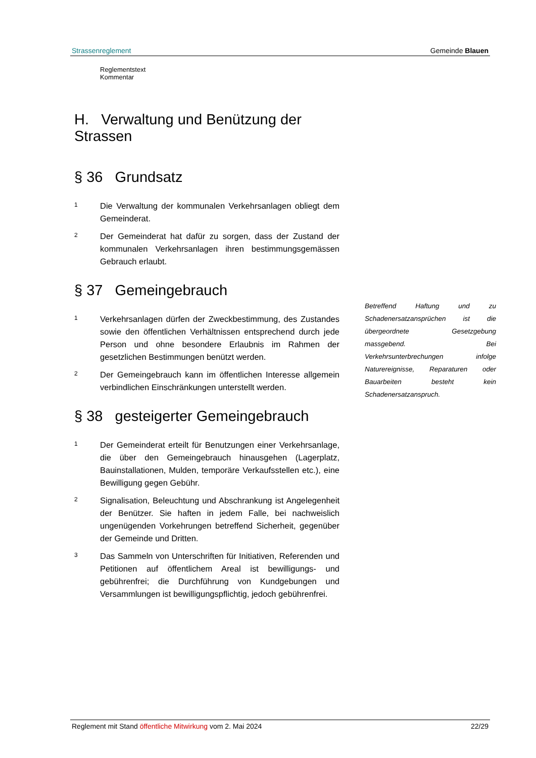Strassenreglement Gemeinde Blauen
Reglementstext Kommentar
H. Verwaltung und Benützung der Strassen
§ 36 Grundsatz
1 Die Verwaltung der kommunalen Verkehrsanlagen obliegt dem Gemeinderat.
2 Der Gemeinderat hat dafür zu sorgen, dass der Zustand der kommunalen Verkehrsanlagen ihren bestimmungsgemässen Gebrauch erlaubt.
§ 37 Gemeingebrauch
1 Verkehrsanlagen dürfen der Zweckbestimmung, des Zustandes sowie den öffentlichen Verhältnissen entsprechend durch jede Person und ohne besondere Erlaubnis im Rahmen der gesetzlichen Bestimmungen benützt werden.
2 Der Gemeingebrauch kann im öffentlichen Interesse allgemein verbindlichen Einschränkungen unterstellt werden.
§ 38 gesteigerter Gemeingebrauch
1 Der Gemeinderat erteilt für Benutzungen einer Verkehrsanlage, die über den Gemeingebrauch hinausgehen (Lagerplatz, Bauinstallationen, Mulden, temporäre Verkaufsstellen etc.), eine Bewilligung gegen Gebühr.
2 Signalisation, Beleuchtung und Abschrankung ist Angelegenheit der Benützer. Sie haften in jedem Falle, bei nachweislich ungenügenden Vorkehrungen betreffend Sicherheit, gegenüber der Gemeinde und Dritten.
3 Das Sammeln von Unterschriften für Initiativen, Referenden und Petitionen auf öffentlichem Areal ist bewilligungs- und gebührenfrei; die Durchführung von Kundgebungen und Versammlungen ist bewilligungspflichtig, jedoch gebührenfrei.
Betreffend Haftung und zu Schadenersatzansprüchen ist die übergeordnete Gesetzgebung massgebend. Bei Verkehrsunterbrechungen infolge Naturereignisse, Reparaturen oder Bauarbeiten besteht kein Schadenersatzanspruch.
Reglement mit Stand öffentliche Mitwirkung vom 2. Mai 2024 22/29